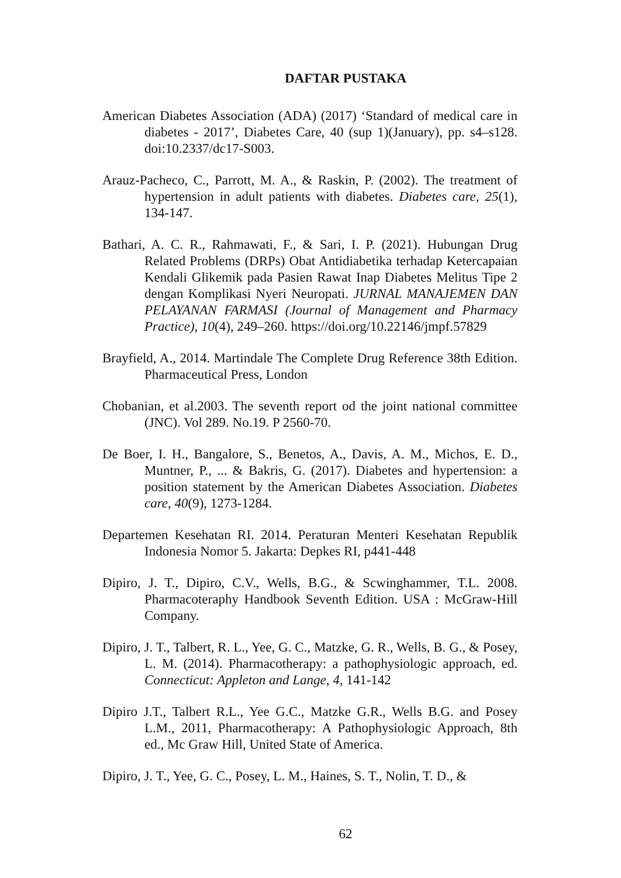DAFTAR PUSTAKA
American Diabetes Association (ADA) (2017) ‘Standard of medical care in diabetes - 2017’, Diabetes Care, 40 (sup 1)(January), pp. s4–s128. doi:10.2337/dc17-S003.
Arauz-Pacheco, C., Parrott, M. A., & Raskin, P. (2002). The treatment of hypertension in adult patients with diabetes. Diabetes care, 25(1), 134-147.
Bathari, A. C. R., Rahmawati, F., & Sari, I. P. (2021). Hubungan Drug Related Problems (DRPs) Obat Antidiabetika terhadap Ketercapaian Kendali Glikemik pada Pasien Rawat Inap Diabetes Melitus Tipe 2 dengan Komplikasi Nyeri Neuropati. JURNAL MANAJEMEN DAN PELAYANAN FARMASI (Journal of Management and Pharmacy Practice), 10(4), 249–260. https://doi.org/10.22146/jmpf.57829
Brayfield, A., 2014. Martindale The Complete Drug Reference 38th Edition. Pharmaceutical Press, London
Chobanian, et al.2003. The seventh report od the joint national committee (JNC). Vol 289. No.19. P 2560-70.
De Boer, I. H., Bangalore, S., Benetos, A., Davis, A. M., Michos, E. D., Muntner, P., ... & Bakris, G. (2017). Diabetes and hypertension: a position statement by the American Diabetes Association. Diabetes care, 40(9), 1273-1284.
Departemen Kesehatan RI. 2014. Peraturan Menteri Kesehatan Republik Indonesia Nomor 5. Jakarta: Depkes RI, p441-448
Dipiro, J. T., Dipiro, C.V., Wells, B.G., & Scwinghammer, T.L. 2008. Pharmacoteraphy Handbook Seventh Edition. USA : McGraw-Hill Company.
Dipiro, J. T., Talbert, R. L., Yee, G. C., Matzke, G. R., Wells, B. G., & Posey, L. M. (2014). Pharmacotherapy: a pathophysiologic approach, ed. Connecticut: Appleton and Lange, 4, 141-142
Dipiro J.T., Talbert R.L., Yee G.C., Matzke G.R., Wells B.G. and Posey L.M., 2011, Pharmacotherapy: A Pathophysiologic Approach, 8th ed., Mc Graw Hill, United State of America.
Dipiro, J. T., Yee, G. C., Posey, L. M., Haines, S. T., Nolin, T. D., &
62